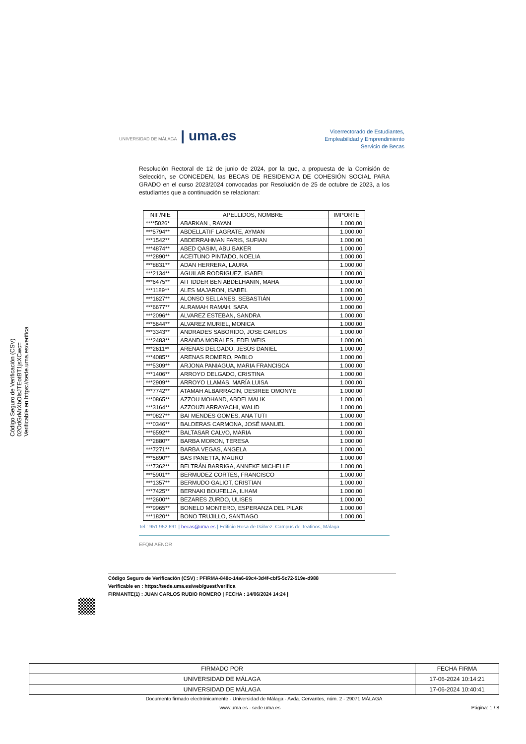Código Seguro de Verificación (CSV)
02OdGrMrXbOlsJTEotBT1jsXCwc=
Verificable en https://sede.uma.es/verifica
UNIVERSIDAD DE MÁLAGA | uma.es
Vicerrectorado de Estudiantes,
Empleabilidad y Emprendimiento
Servicio de Becas
Resolución Rectoral de 12 de junio de 2024, por la que, a propuesta de la Comisión de Selección, se CONCEDEN, las BECAS DE RESIDENCIA DE COHESIÓN SOCIAL PARA GRADO en el curso 2023/2024 convocadas por Resolución de 25 de octubre de 2023, a los estudiantes que a continuación se relacionan:
| NIF/NIE | APELLIDOS, NOMBRE | IMPORTE |
| --- | --- | --- |
| ****5026* | ABARKAN , RAYAN | 1.000,00 |
| ***5794** | ABDELLATIF LAGRATE, AYMAN | 1.000,00 |
| ***1542** | ABDERRAHMAN FARIS, SUFIAN | 1.000,00 |
| ***4874** | ABED QASIM, ABU BAKER | 1.000,00 |
| ***2890** | ACEITUNO PINTADO, NOELIA | 1.000,00 |
| ***8831** | ADAN HERRERA, LAURA | 1.000,00 |
| ***2134** | AGUILAR RODRIGUEZ, ISABEL | 1.000,00 |
| ***6475** | AIT IDDER BEN ABDELHANIN, MAHA | 1.000,00 |
| ***1189** | ALES MAJARON, ISABEL | 1.000,00 |
| ***1627** | ALONSO SELLANES, SEBASTIÁN | 1.000,00 |
| ***6677** | ALRAMAH RAMAH, SAFA | 1.000,00 |
| ***2096** | ALVAREZ ESTEBAN, SANDRA | 1.000,00 |
| ***5644** | ALVAREZ MURIEL, MONICA | 1.000,00 |
| ***3343** | ANDRADES SABORIDO, JOSE CARLOS | 1.000,00 |
| ***2483** | ARANDA MORALES, EDELWEIS | 1.000,00 |
| ***2611** | ARENAS DELGADO, JESÚS DANIEL | 1.000,00 |
| ***4085** | ARENAS ROMERO, PABLO | 1.000,00 |
| ***5309** | ARJONA PANIAGUA, MARIA FRANCISCA | 1.000,00 |
| ***1406** | ARROYO DELGADO, CRISTINA | 1.000,00 |
| ***2909** | ARROYO LLAMAS, MARÍA LUISA | 1.000,00 |
| ***7742** | ATAMAH ALBARRACIN, DESIREE OMONYE | 1.000,00 |
| ***0865** | AZZOU MOHAND, ABDELMALIK | 1.000,00 |
| ***3164** | AZZOUZI ARRAYACHI, WALID | 1.000,00 |
| ***0827** | BAI MENDES GOMES, ANA TUTI | 1.000,00 |
| ***0346** | BALDERAS CARMONA, JOSÉ MANUEL | 1.000,00 |
| ***6592** | BALTASAR CALVO, MARIA | 1.000,00 |
| ***2880** | BARBA MORON, TERESA | 1.000,00 |
| ***7271** | BARBA VEGAS, ANGELA | 1.000,00 |
| ***5890** | BAS PANETTA, MAURO | 1.000,00 |
| ***7362** | BELTRÁN BARRIGA, ANNEKE MICHELLE | 1.000,00 |
| ***5901** | BERMUDEZ CORTES, FRANCISCO | 1.000,00 |
| ***1357** | BERMUDO GALIOT, CRISTIAN | 1.000,00 |
| ***7425** | BERNAKI BOUFELJA, ILHAM | 1.000,00 |
| ***2600** | BEZARES ZURDO, ULISES | 1.000,00 |
| ***9965** | BONELO MONTERO, ESPERANZA DEL PILAR | 1.000,00 |
| ***1820** | BONO TRUJILLO, SANTIAGO | 1.000,00 |
Tel.: 951 952 691 | becas@uma.es | Edificio Rosa de Gálvez. Campus de Teatinos, Málaga
EFQM AENOR
Código Seguro de Verificación (CSV) : PFIRMA-848c-14a6-69c4-3d4f-cbf5-5c72-519e-d988
Verificable en : https://sede.uma.es/web/guest/verifica
FIRMANTE(1) : JUAN CARLOS RUBIO ROMERO | FECHA : 14/06/2024 14:24 |
| FIRMADO POR | FECHA FIRMA |
| --- | --- |
| UNIVERSIDAD DE MÁLAGA | 17-06-2024 10:14:21 |
| UNIVERSIDAD DE MÁLAGA | 17-06-2024 10:40:41 |
Documento firmado electrónicamente - Universidad de Málaga - Avda. Cervantes, núm. 2 - 29071 MÁLAGA
www.uma.es - sede.uma.es Página: 1 / 8